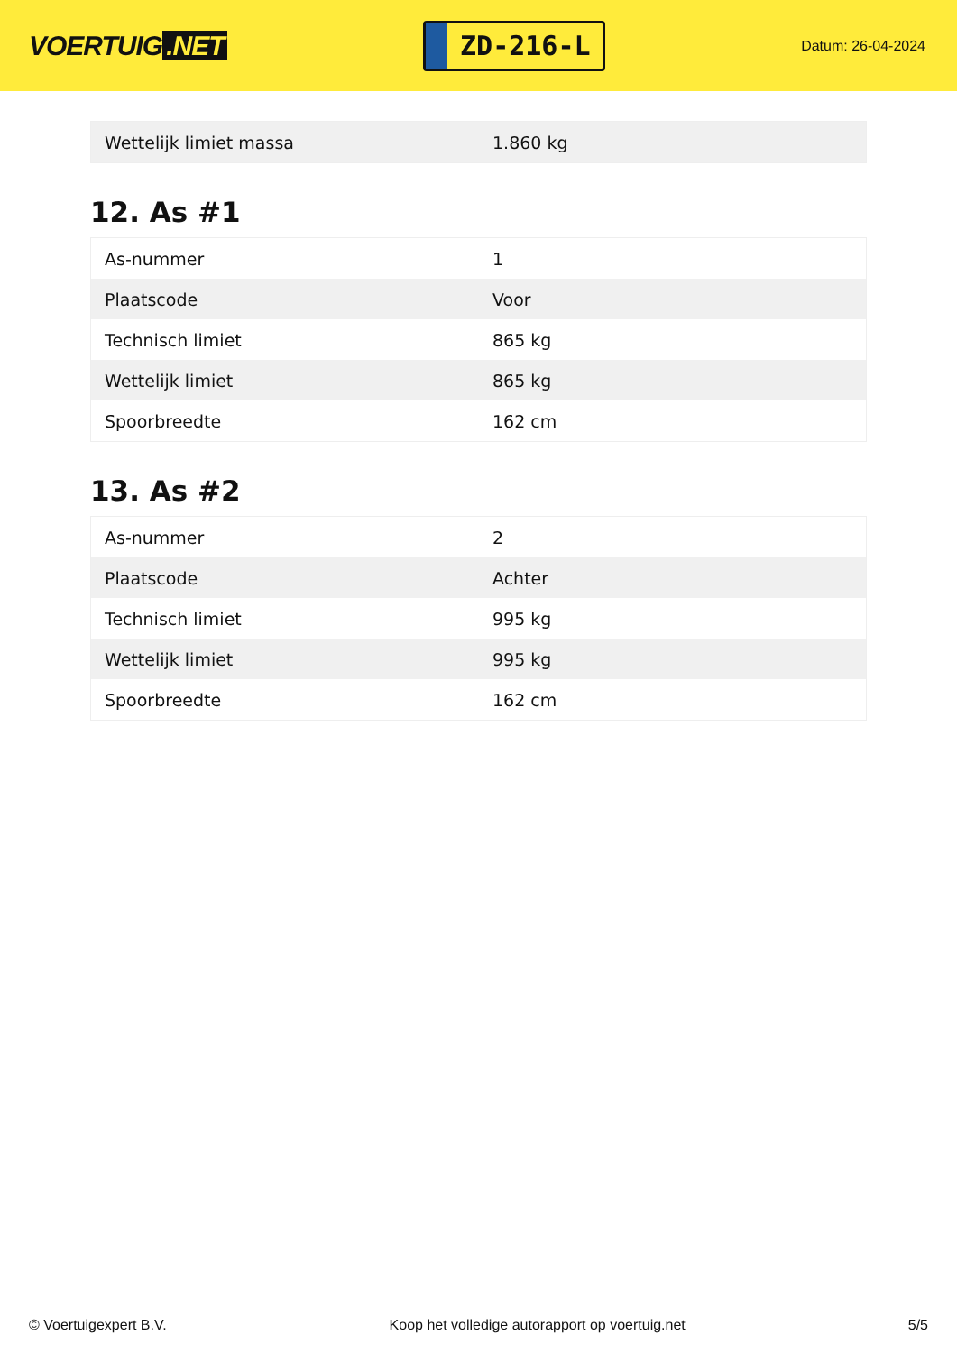VOERTUIG.NET
ZD-216-L
Datum: 26-04-2024
| Wettelijk limiet massa | 1.860 kg |
12. As #1
| As-nummer | 1 |
| Plaatscode | Voor |
| Technisch limiet | 865 kg |
| Wettelijk limiet | 865 kg |
| Spoorbreedte | 162 cm |
13. As #2
| As-nummer | 2 |
| Plaatscode | Achter |
| Technisch limiet | 995 kg |
| Wettelijk limiet | 995 kg |
| Spoorbreedte | 162 cm |
© Voertuigexpert B.V. Koop het volledige autorapport op voertuig.net 5/5